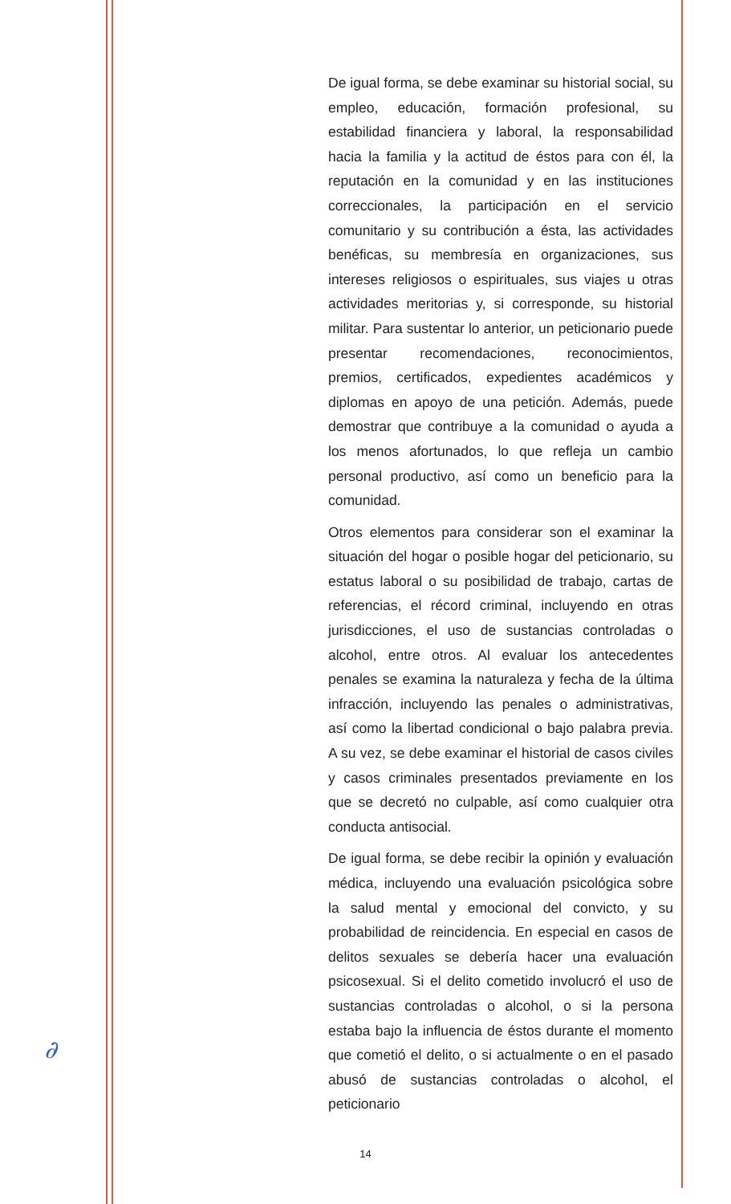De igual forma, se debe examinar su historial social, su empleo, educación, formación profesional, su estabilidad financiera y laboral, la responsabilidad hacia la familia y la actitud de éstos para con él, la reputación en la comunidad y en las instituciones correccionales, la participación en el servicio comunitario y su contribución a ésta, las actividades benéficas, su membresía en organizaciones, sus intereses religiosos o espirituales, sus viajes u otras actividades meritorias y, si corresponde, su historial militar. Para sustentar lo anterior, un peticionario puede presentar recomendaciones, reconocimientos, premios, certificados, expedientes académicos y diplomas en apoyo de una petición. Además, puede demostrar que contribuye a la comunidad o ayuda a los menos afortunados, lo que refleja un cambio personal productivo, así como un beneficio para la comunidad.
Otros elementos para considerar son el examinar la situación del hogar o posible hogar del peticionario, su estatus laboral o su posibilidad de trabajo, cartas de referencias, el récord criminal, incluyendo en otras jurisdicciones, el uso de sustancias controladas o alcohol, entre otros. Al evaluar los antecedentes penales se examina la naturaleza y fecha de la última infracción, incluyendo las penales o administrativas, así como la libertad condicional o bajo palabra previa. A su vez, se debe examinar el historial de casos civiles y casos criminales presentados previamente en los que se decretó no culpable, así como cualquier otra conducta antisocial.
De igual forma, se debe recibir la opinión y evaluación médica, incluyendo una evaluación psicológica sobre la salud mental y emocional del convicto, y su probabilidad de reincidencia. En especial en casos de delitos sexuales se debería hacer una evaluación psicosexual. Si el delito cometido involucró el uso de sustancias controladas o alcohol, o si la persona estaba bajo la influencia de éstos durante el momento que cometió el delito, o si actualmente o en el pasado abusó de sustancias controladas o alcohol, el peticionario
∂
14